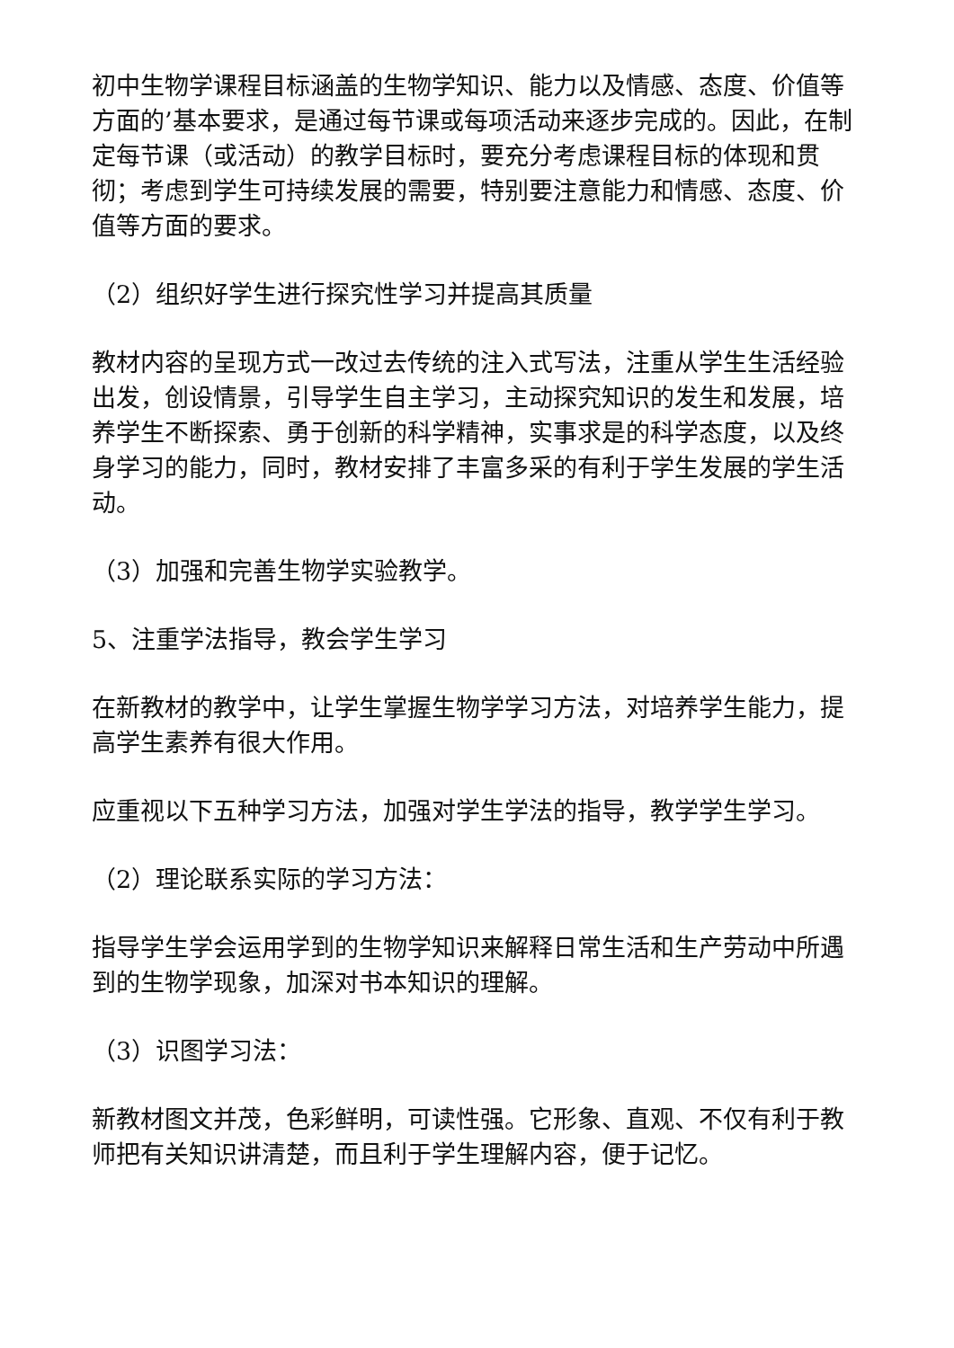初中生物学课程目标涵盖的生物学知识、能力以及情感、态度、价值等方面的’基本要求，是通过每节课或每项活动来逐步完成的。因此，在制定每节课（或活动）的教学目标时，要充分考虑课程目标的体现和贯彻；考虑到学生可持续发展的需要，特别要注意能力和情感、态度、价值等方面的要求。
（2）组织好学生进行探究性学习并提高其质量
教材内容的呈现方式一改过去传统的注入式写法，注重从学生生活经验出发，创设情景，引导学生自主学习，主动探究知识的发生和发展，培养学生不断探索、勇于创新的科学精神，实事求是的科学态度，以及终身学习的能力，同时，教材安排了丰富多采的有利于学生发展的学生活动。
（3）加强和完善生物学实验教学。
5、注重学法指导，教会学生学习
在新教材的教学中，让学生掌握生物学学习方法，对培养学生能力，提高学生素养有很大作用。
应重视以下五种学习方法，加强对学生学法的指导，教学学生学习。
（2）理论联系实际的学习方法：
指导学生学会运用学到的生物学知识来解释日常生活和生产劳动中所遇到的生物学现象，加深对书本知识的理解。
（3）识图学习法：
新教材图文并茂，色彩鲜明，可读性强。它形象、直观、不仅有利于教师把有关知识讲清楚，而且利于学生理解内容，便于记忆。